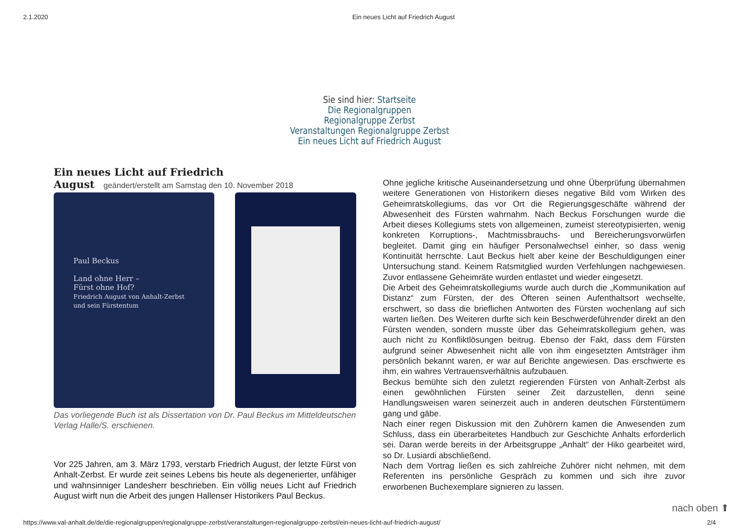2.1.2020 Ein neues Licht auf Friedrich August
Sie sind hier: Startseite
Die Regionalgruppen
Regionalgruppe Zerbst
Veranstaltungen Regionalgruppe Zerbst
Ein neues Licht auf Friedrich August
Ein neues Licht auf Friedrich August
geändert/erstellt am Samstag den 10. November 2018
Paul Beckus
Land ohne Herr –
Fürst ohne Hof?
Friedrich August von Anhalt-Zerbst und sein Fürstentum
Das vorliegende Buch ist als Dissertation von Dr. Paul Beckus im Mitteldeutschen Verlag Halle/S. erschienen.
Vor 225 Jahren, am 3. März 1793, verstarb Friedrich August, der letzte Fürst von Anhalt-Zerbst. Er wurde zeit seines Lebens bis heute als degenerierter, unfähiger und wahnsinniger Landesherr beschrieben. Ein völlig neues Licht auf Friedrich August wirft nun die Arbeit des jungen Hallenser Historikers Paul Beckus.
Ohne jegliche kritische Auseinandersetzung und ohne Überprüfung übernahmen weitere Generationen von Historikern dieses negative Bild vom Wirken des Geheimratskollegiums, das vor Ort die Regierungsgeschäfte während der Abwesenheit des Fürsten wahrnahm. Nach Beckus Forschungen wurde die Arbeit dieses Kollegiums stets von allgemeinen, zumeist stereotypisierten, wenig konkreten Korruptions-, Machtmissbrauchs- und Bereicherungsvorwürfen begleitet. Damit ging ein häufiger Personalwechsel einher, so dass wenig Kontinuität herrschte. Laut Beckus hielt aber keine der Beschuldigungen einer Untersuchung stand. Keinem Ratsmitglied wurden Verfehlungen nachgewiesen. Zuvor entlassene Geheimräte wurden entlastet und wieder eingesetzt.
Die Arbeit des Geheimratskollegiums wurde auch durch die „Kommunikation auf Distanz“ zum Fürsten, der des Öfteren seinen Aufenthaltsort wechselte, erschwert, so dass die brieflichen Antworten des Fürsten wochenlang auf sich warten ließen. Des Weiteren durfte sich kein Beschwerdeführender direkt an den Fürsten wenden, sondern musste über das Geheimratskollegium gehen, was auch nicht zu Konfliktlösungen beitrug. Ebenso der Fakt, dass dem Fürsten aufgrund seiner Abwesenheit nicht alle von ihm eingesetzten Amtsträger ihm persönlich bekannt waren, er war auf Berichte angewiesen. Das erschwerte es ihm, ein wahres Vertrauensverhältnis aufzubauen.
Beckus bemühte sich den zuletzt regierenden Fürsten von Anhalt-Zerbst als einen gewöhnlichen Fürsten seiner Zeit darzustellen, denn seine Handlungsweisen waren seinerzeit auch in anderen deutschen Fürstentümern gang und gäbe.
Nach einer regen Diskussion mit den Zuhörern kamen die Anwesenden zum Schluss, dass ein überarbeitetes Handbuch zur Geschichte Anhalts erforderlich sei. Daran werde bereits in der Arbeitsgruppe „Anhalt“ der Hiko gearbeitet wird, so Dr. Lusiardi abschließend.
Nach dem Vortrag ließen es sich zahlreiche Zuhörer nicht nehmen, mit dem Referenten ins persönliche Gespräch zu kommen und sich ihre zuvor erworbenen Buchexemplare signieren zu lassen.
nach oben ⬆
https://www.val-anhalt.de/de/die-regionalgruppen/regionalgruppe-zerbst/veranstaltungen-regionalgruppe-zerbst/ein-neues-licht-auf-friedrich-august/ 2/4